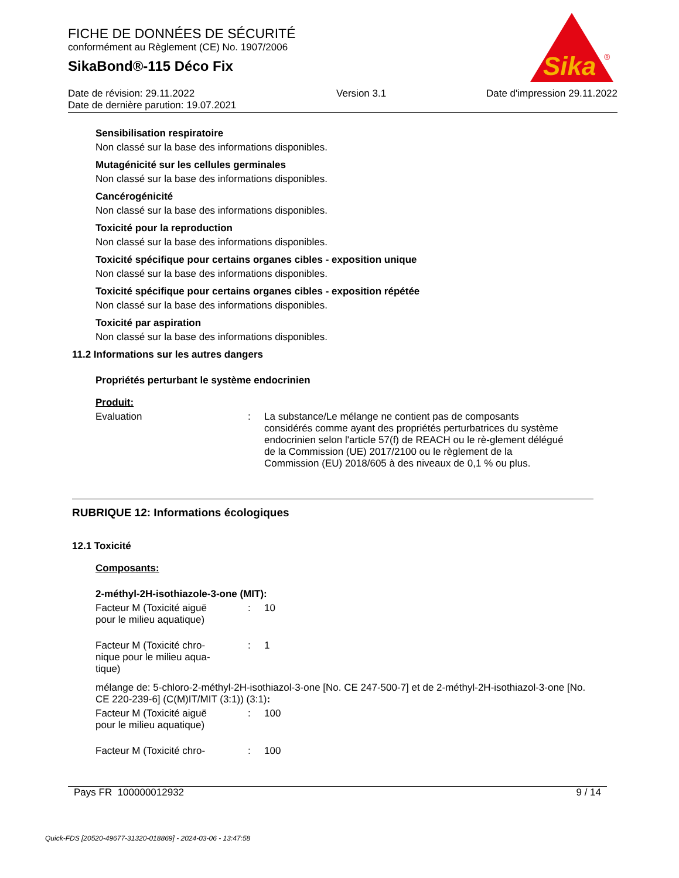FICHE DE DONNÉES DE SÉCURITÉ
conformément au Règlement (CE) No. 1907/2006
SikaBond®-115 Déco Fix
Sika
®
Date de révision: 29.11.2022
Date de dernière parution: 19.07.2021
Version 3.1 Date d'impression 29.11.2022
Sensibilisation respiratoire
Non classé sur la base des informations disponibles.
Mutagénicité sur les cellules germinales
Non classé sur la base des informations disponibles.
Cancérogénicité
Non classé sur la base des informations disponibles.
Toxicité pour la reproduction
Non classé sur la base des informations disponibles.
Toxicité spécifique pour certains organes cibles - exposition unique
Non classé sur la base des informations disponibles.
Toxicité spécifique pour certains organes cibles - exposition répétée
Non classé sur la base des informations disponibles.
Toxicité par aspiration
Non classé sur la base des informations disponibles.
11.2 Informations sur les autres dangers
Propriétés perturbant le système endocrinien
Produit:
Evaluation : La substance/Le mélange ne contient pas de composants considérés comme ayant des propriétés perturbatrices du système endocrinien selon l'article 57(f) de REACH ou le rè-glement délégué de la Commission (UE) 2017/2100 ou le règlement de la Commission (EU) 2018/605 à des niveaux de 0,1 % ou plus.
RUBRIQUE 12: Informations écologiques
12.1 Toxicité
Composants:
2-méthyl-2H-isothiazole-3-one (MIT):
Facteur M (Toxicité aiguë
pour le milieu aquatique)
: 10
Facteur M (Toxicité chro-
nique pour le milieu aqua-
tique)
: 1
mélange de: 5-chloro-2-méthyl-2H-isothiazol-3-one [No. CE 247-500-7] et de 2-méthyl-2H-isothiazol-3-one [No. CE 220-239-6] (C(M)IT/MIT (3:1)) (3:1):
Facteur M (Toxicité aiguë
pour le milieu aquatique)
: 100
Facteur M (Toxicité chro- : 100
Pays FR 100000012932 9 / 14
Quick-FDS [20520-49677-31320-018869] - 2024-03-06 - 13:47:58